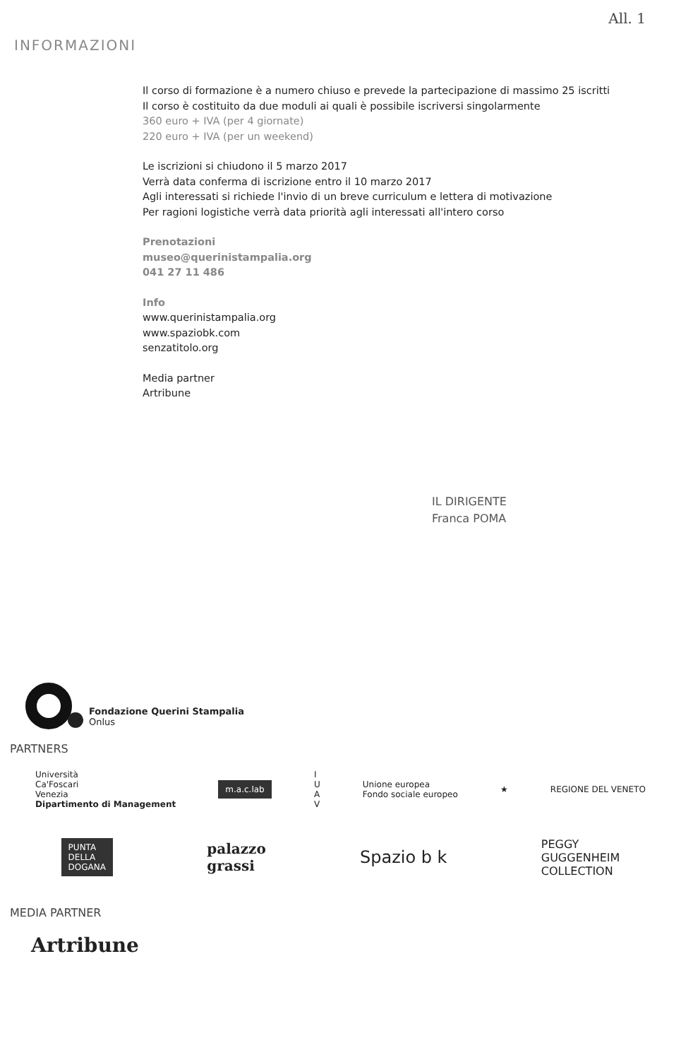All. 1
INFORMAZIONI
Il corso di formazione è a numero chiuso e prevede la partecipazione di massimo 25 iscritti
Il corso è costituito da due moduli ai quali è possibile iscriversi singolarmente
360 euro + IVA (per 4 giornate)
220 euro + IVA (per un weekend)
Le iscrizioni si chiudono il 5 marzo 2017
Verrà data conferma di iscrizione entro il 10 marzo 2017
Agli interessati si richiede l'invio di un breve curriculum e lettera di motivazione
Per ragioni logistiche verrà data priorità agli interessati all'intero corso
Prenotazioni
museo@querinistampalia.org
041 27 11 486
Info
www.querinistampalia.org
www.spaziobk.com
senzatitolo.org
Media partner
Artribune
IL DIRIGENTE
Franca POMA
Fondazione Querini Stampalia
Onlus
PARTNERS
Università
Ca'Foscari
Venezia
Dipartimento di Management
m.a.c.lab
I
U
A
V
Unione europea
Fondo sociale europeo
★ REGIONE DEL VENETO
PUNTA
DELLA
DOGANA
palazzo
grassi
Spazio b k
PEGGY
GUGGENHEIM
COLLECTION
MEDIA PARTNER
Artribune